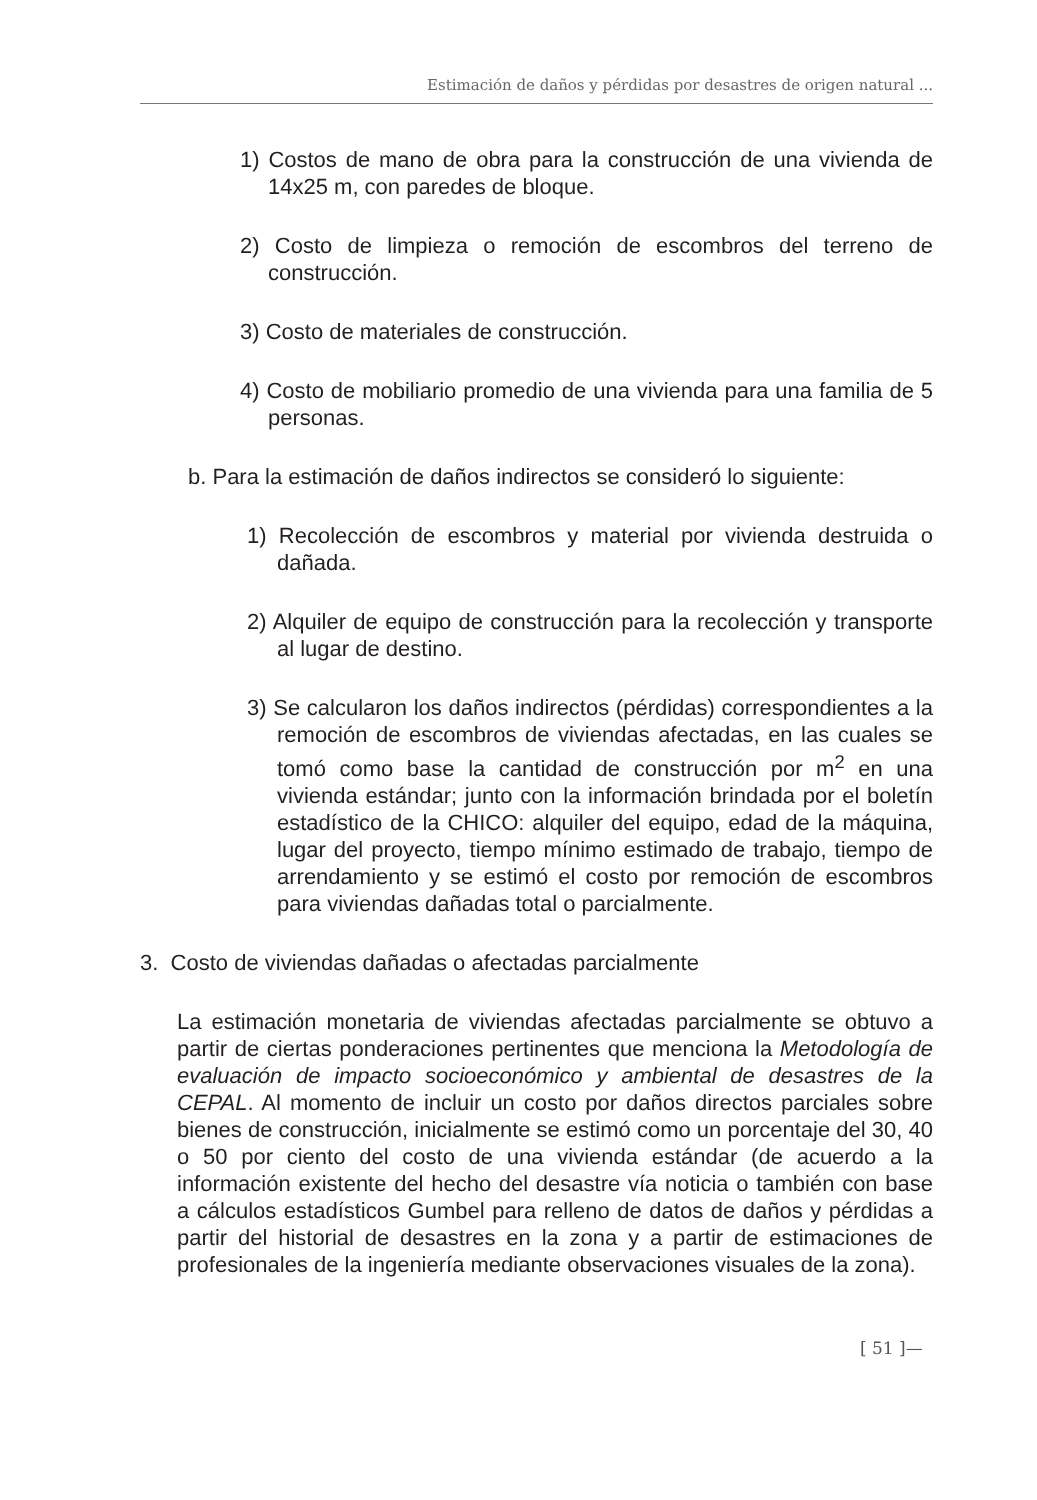Estimación de daños y pérdidas por desastres de origen natural ...
1) Costos de mano de obra para la construcción de una vivienda de 14x25 m, con paredes de bloque.
2) Costo de limpieza o remoción de escombros del terreno de construcción.
3) Costo de materiales de construcción.
4) Costo de mobiliario promedio de una vivienda para una familia de 5 personas.
b. Para la estimación de daños indirectos se consideró lo siguiente:
1) Recolección de escombros y material por vivienda destruida o dañada.
2) Alquiler de equipo de construcción para la recolección y transporte al lugar de destino.
3) Se calcularon los daños indirectos (pérdidas) correspondientes a la remoción de escombros de viviendas afectadas, en las cuales se tomó como base la cantidad de construcción por m<sup>2</sup> en una vivienda estándar; junto con la información brindada por el boletín estadístico de la CHICO: alquiler del equipo, edad de la máquina, lugar del proyecto, tiempo mínimo estimado de trabajo, tiempo de arrendamiento y se estimó el costo por remoción de escombros para viviendas dañadas total o parcialmente.
3. Costo de viviendas dañadas o afectadas parcialmente
La estimación monetaria de viviendas afectadas parcialmente se obtuvo a partir de ciertas ponderaciones pertinentes que menciona la Metodología de evaluación de impacto socioeconómico y ambiental de desastres de la CEPAL. Al momento de incluir un costo por daños directos parciales sobre bienes de construcción, inicialmente se estimó como un porcentaje del 30, 40 o 50 por ciento del costo de una vivienda estándar (de acuerdo a la información existente del hecho del desastre vía noticia o también con base a cálculos estadísticos Gumbel para relleno de datos de daños y pérdidas a partir del historial de desastres en la zona y a partir de estimaciones de profesionales de la ingeniería mediante observaciones visuales de la zona).
[ 51 ]—